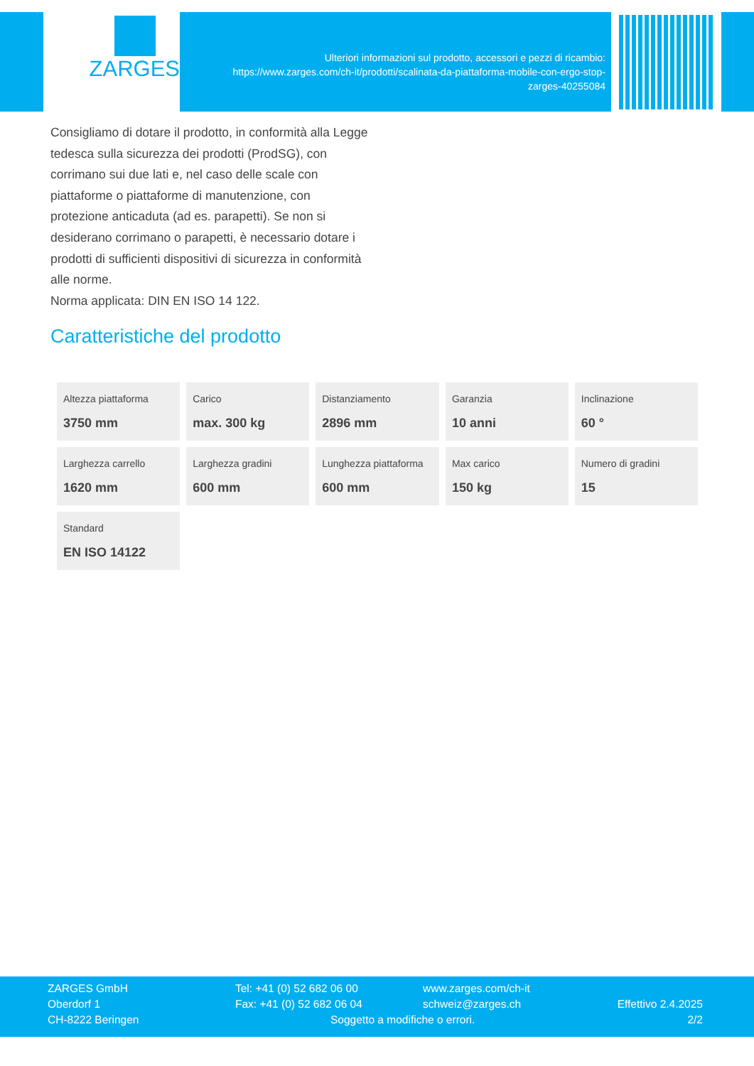ZARGES
Ulteriori informazioni sul prodotto, accessori e pezzi di ricambio:
https://www.zarges.com/ch-it/prodotti/scalinata-da-piattaforma-mobile-con-ergo-stop-
zarges-40255084
Consigliamo di dotare il prodotto, in conformità alla Legge tedesca sulla sicurezza dei prodotti (ProdSG), con corrimano sui due lati e, nel caso delle scale con piattaforme o piattaforme di manutenzione, con protezione anticaduta (ad es. parapetti). Se non si desiderano corrimano o parapetti, è necessario dotare i prodotti di sufficienti dispositivi di sicurezza in conformità alle norme.
Norma applicata: DIN EN ISO 14 122.
Caratteristiche del prodotto
| Altezza piattaforma 3750 mm | Carico max. 300 kg | Distanziamento 2896 mm | Garanzia 10 anni | Inclinazione 60 ° |
| Larghezza carrello 1620 mm | Larghezza gradini 600 mm | Lunghezza piattaforma 600 mm | Max carico 150 kg | Numero di gradini 15 |
| Standard EN ISO 14122 | | | | |
ZARGES GmbH
Oberdorf 1
CH-8222 Beringen
Tel: +41 (0) 52 682 06 00
Fax: +41 (0) 52 682 06 04
Soggetto a modifiche o errori.
www.zarges.com/ch-it
schweiz@zarges.ch
Effettivo 2.4.2025
2/2